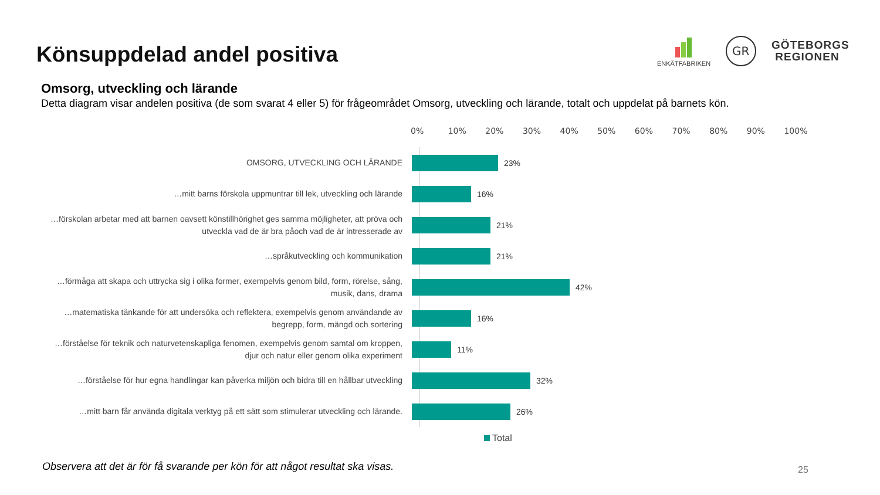Könsuppdelad andel positiva
ENKÄTFABRIKEN
GR
GÖTEBORGS
REGIONEN
Omsorg, utveckling och lärande
Detta diagram visar andelen positiva (de som svarat 4 eller 5) för frågeområdet Omsorg, utveckling och lärande, totalt och uppdelat på barnets kön.
0% 10% 20% 30% 40% 50% 60% 70% 80% 90% 100%
OMSORG, UTVECKLING OCH LÄRANDE
23%
…mitt barns förskola uppmuntrar till lek, utveckling och lärande
16%
…förskolan arbetar med att barnen oavsett könstillhörighet ges samma möjligheter, att pröva och utveckla vad de är bra påoch vad de är intresserade av
21%
…språkutveckling och kommunikation
21%
…förmåga att skapa och uttrycka sig i olika former, exempelvis genom bild, form, rörelse, sång, musik, dans, drama
42%
…matematiska tänkande för att undersöka och reflektera, exempelvis genom användande av begrepp, form, mängd och sortering
16%
…förståelse för teknik och naturvetenskapliga fenomen, exempelvis genom samtal om kroppen, djur och natur eller genom olika experiment
11%
…förståelse för hur egna handlingar kan påverka miljön och bidra till en hållbar utveckling
32%
…mitt barn får använda digitala verktyg på ett sätt som stimulerar utveckling och lärande.
26%
Total
Observera att det är för få svarande per kön för att något resultat ska visas.
25